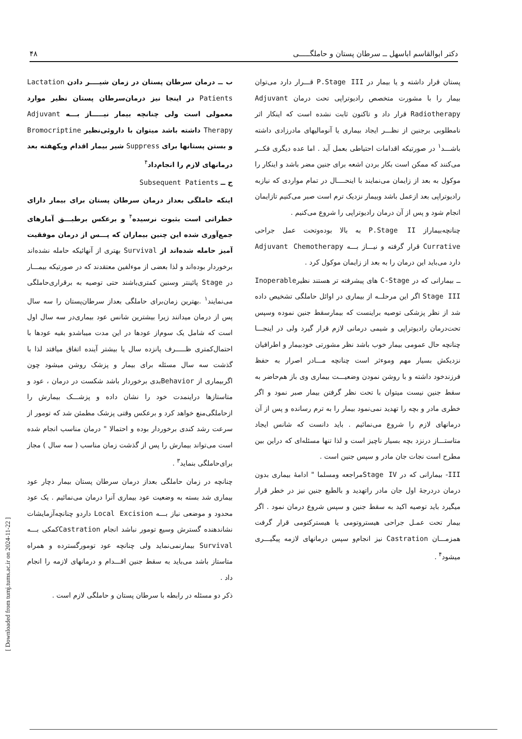[ Downloaded from tumj.tums.ac.ir on 2024-11-22 ]
دکتر ابوالقاسم اباسهل ــ سرطان پستان و حاملگـــــی ۴۸
پستان قرار داشته و یا بیمار در P.Stage III قـــرار دارد می‌توان بیمار را با مشورت متخصص رادیوتراپی تحت درمان Adjuvant Radiotherapy قرار داد و تاکنون ثابت نشده است که اینکار اثر نامطلوبی برجنین از نظـــر ایجاد بیماری یا آنومالیهای مادرزادی داشته باشـــد<sup>۱</sup> در صورتیکه اقدامات احتیاطی بعمل آید . اما عده دیگری فکــر می‌کنند که ممکن است بکار بردن اشعه برای جنین مضر باشد و اینکار را موکول به بعد از زایمان می‌نمایند با اینحــــال در تمام مواردی که نیازبه رادیوتراپی بعد ازعمل باشد وبیمار نزدیک ترم است صبر می‌کنیم تازایمان انجام شود و پس از آن درمان رادیوتراپی را شروع می‌کنیم .
چنانچه‌بیماراز P.Stage II به بالا بوده‌وتحت عمل جراحی Currative قرار گرفته و نیـــاز بـــه Adjuvant Chemotherapy دارد می‌باید این درمان را به بعد از زایمان موکول کرد .
ــ بیمارانی که در C-Stage های پیشرفته تر هستند نظیرInoperable Stage III اگر این مرحلــه از بیماری در اوائل حاملگی تشخیص داده شد از نظر پزشکی توصیه براینست که بیمارسقط جنین نموده وسپس تحت‌درمان رادیوتراپی و شیمی درمانی لازم قرار گیرد ولی در اینجـــا چنانچه حال عمومی بیمار خوب باشد نظر مشورتی خودبیمار و اطرافیان نزدیکش بسیار مهم وموءثر است چنانچه مـــادر اصرار به حفظ فرزندخود داشته و با روشن نمودن وضعیـــت بیماری وی باز هم‌حاضر به سقط جنین نیست میتوان با تحت نظر گرفتن بیمار صبر نمود و اگر خطری مادر و بچه را تهدید نمی‌نمود بیمار را به ترم رسانده و پس از آن درمانهای لازم را شروع می‌نمائیم . باید دانست که شانس ایجاد متاستـــاز درنزد بچه بسیار ناچیز است و لذا تنها مسئله‌ای که دراین بین مطرح است نجات جان مادر و سپس جنین است .
III- بیمارانی که در Stage IVمراجعه ومسلما " ادامهٔ بیماری بدون درمان دردرجهٔ اول جان مادر راتهدید و بالطبع جنین نیز در خطر قرار میگیرد باید توصیه اکید به سقط جنین و سپس شروع درمان نمود . اگر بیمار تحت عمـل جراحی هیستروتومی یا هیسترکتومی قرار گرفت همزمـــان Castration نیز انجام‌و سپس درمانهای لازمه پیگیـــری میشود<sup>۴</sup> .
ب ــ درمان سرطان پستان در زمان شیــــر دادن Lactation Patients در اینجا نیز درمان‌سرطان پستان نظیر موارد معمولی است ولی چنانچه بیمار نیـــــاز بـــه Adjuvant Therapy داشته باشد میتوان با داروئی‌نظیر Bromocriptine و بستن پستانها برای Suppress شیر بیمار اقدام ویکهفته بعد درمانهای لازم را انجام‌داد<sup>۴</sup>
ج ــ Subsequent Patients
اینکه حاملگی بعداز درمان سرطان پستان برای بیمار دارای خطراتی است بثبوت نرسیده<sup>۴</sup> و برعکس برطبـــق آمارهای جمع‌آوری شده این چنین بیماران که پـــس از درمان موفقیت آمیز حامله شده‌اند از Survival بهتری از آنهائیکه حامله نشده‌اند برخوردار بوده‌اند و لذا بعضی از موءلفین معتقدند که در صورتیکه بیمـــار در Stage پائینتر وسنین کمتری‌باشند حتی توصیه به برقراری‌حاملگی می‌نمایند<sup>۱</sup> .بهترین زمان‌برای حاملگی بعداز سرطان‌پستان را سه سال پس از درمان میدانند زیرا بیشترین شانس عود بیماری‌در سه سال اول است که شامل یک سوم‌از عودها در این مدت میباشدو بقیه عودها با احتمال‌کمتری ظـــــرف پانزده سال یا بیشتر آینده اتفاق میافتد لذا با گذشت سه سال مسئله برای بیمار و پزشک روشن میشود چون اگربیماری از Behaviorبدی برخوردار باشد شکست در درمان ، عود و متاستازها دراینمدت خود را نشان داده و پزشـــک بیمارش را ازحاملگی‌منع خواهد کرد و برعکس وقتی پزشک مطمئن شد که تومور از سرعت رشد کندی برخوردار بوده و احتمالا " درمان مناسب انجام شده است می‌تواند بیمارش را پس از گذشت زمان مناسب ( سه سال ) مجاز برای‌حاملگی بنماید<sup>۳</sup> .
چنانچه در زمان حاملگی بعداز درمان سرطان پستان بیمار دچار عود بیماری شد بسته به وضعیت عود بیماری آنرا درمان می‌نمائیم . یک عود محدود و موضعی نیاز بـــه Local Excision داردو چنانچه‌آزمایشات نشاندهنده گسترش وسیع تومور نباشد انجام Castrationکمکی بـــه Survival بیمارنمی‌نماید ولی چنانچه عود تومورگسترده و همراه متاستاز باشد می‌باید به سقط جنین اقـــدام و درمانهای لازمه را انجام داد .
ذکر دو مسئله در رابطه با سرطان پستان و حاملگی لازم است .